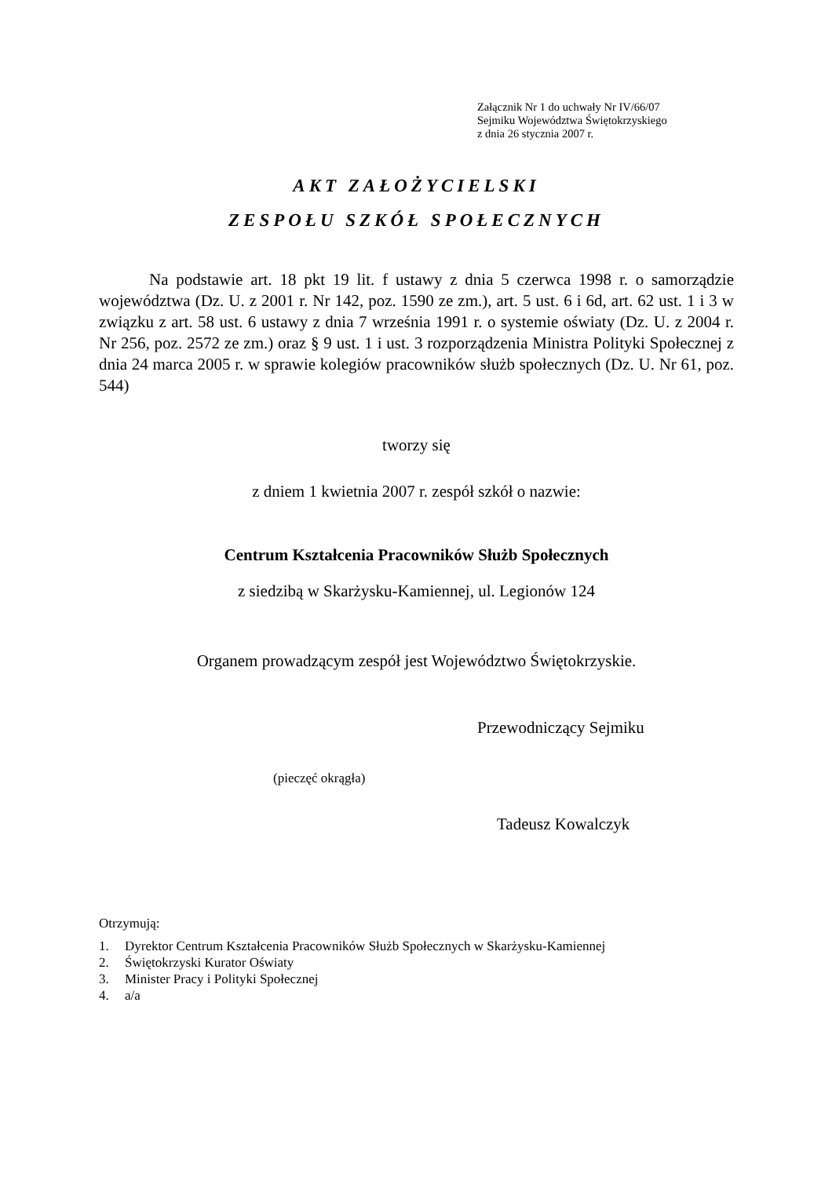Załącznik Nr 1 do uchwały Nr IV/66/07
Sejmiku Województwa Świętokrzyskiego
z dnia 26 stycznia 2007 r.
AKT ZAŁOŻYCIELSKI
ZESPOŁU SZKÓŁ SPOŁECZNYCH
Na podstawie art. 18 pkt 19 lit. f ustawy z dnia 5 czerwca 1998 r. o samorządzie województwa (Dz. U. z 2001 r. Nr 142, poz. 1590 ze zm.), art. 5 ust. 6 i 6d, art. 62 ust. 1 i 3 w związku z art. 58 ust. 6 ustawy z dnia 7 września 1991 r. o systemie oświaty (Dz. U. z 2004 r. Nr 256, poz. 2572 ze zm.) oraz § 9 ust. 1 i ust. 3 rozporządzenia Ministra Polityki Społecznej z dnia 24 marca 2005 r. w sprawie kolegiów pracowników służb społecznych (Dz. U. Nr 61, poz. 544)
tworzy się
z dniem 1 kwietnia 2007 r. zespół szkół o nazwie:
Centrum Kształcenia Pracowników Służb Społecznych
z siedzibą w Skarżysku-Kamiennej, ul. Legionów 124
Organem prowadzącym zespół jest Województwo Świętokrzyskie.
Przewodniczący Sejmiku
(pieczęć okrągła)
Tadeusz Kowalczyk
Otrzymują:
1. Dyrektor Centrum Kształcenia Pracowników Służb Społecznych w Skarżysku-Kamiennej
2. Świętokrzyski Kurator Oświaty
3. Minister Pracy i Polityki Społecznej
4. a/a